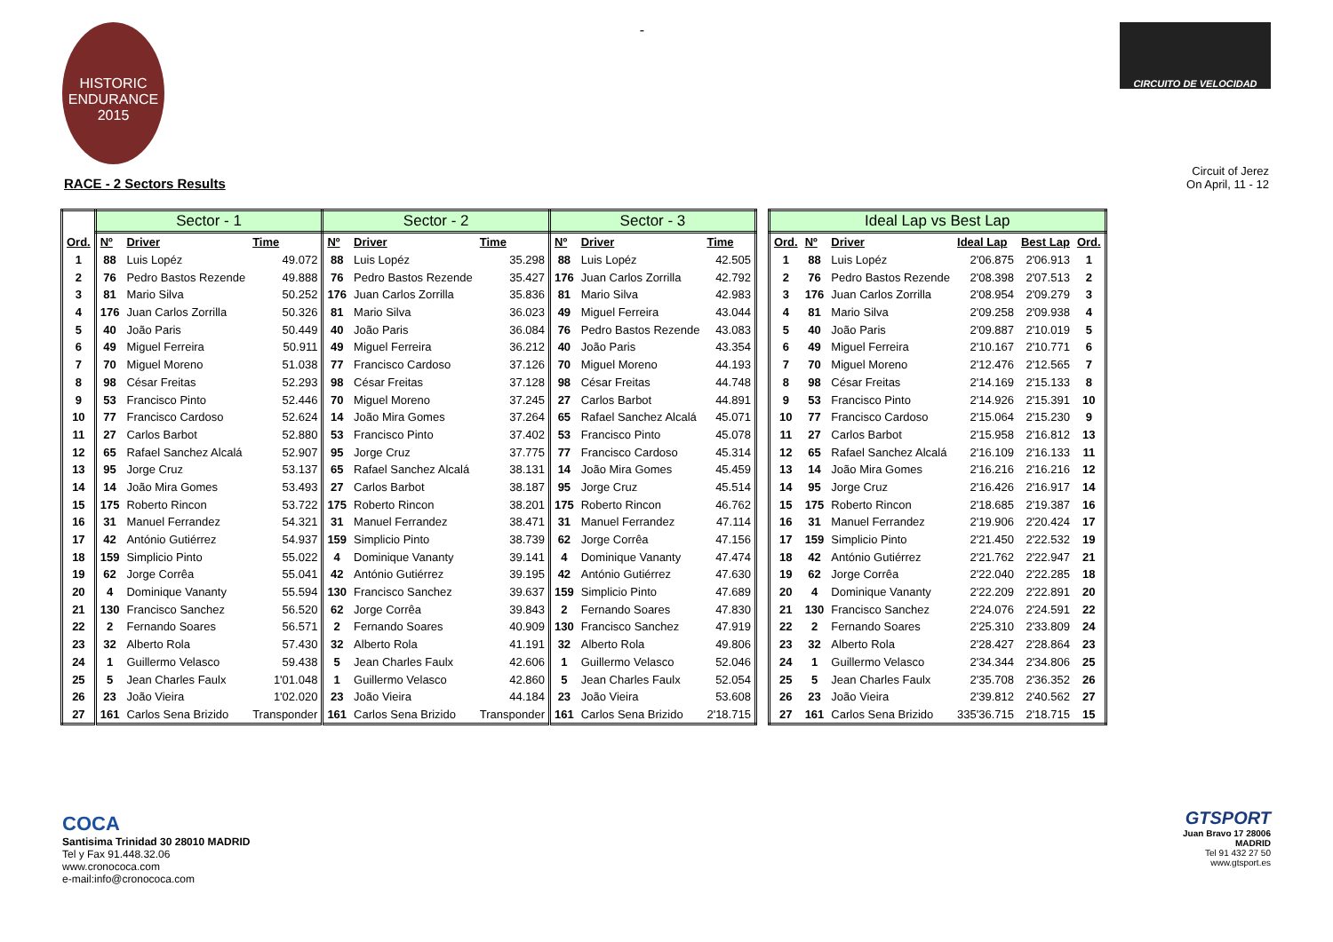HISTORIC
ENDURANCE
2015
-
CIRCUITO DE VELOCIDAD
RACE - 2 Sectors Results
Circuit of Jerez
On April, 11 - 12
| | Sector - 1 | | | Sector - 2 | | | Sector - 3 | | |
| --- | --- | --- | --- | --- | --- | --- | --- | --- | --- |
| Ord. | Nº | Driver | Time | Nº | Driver | Time | Nº | Driver | Time |
| 1 | 88 | Luis Lopéz | 49.072 | 88 | Luis Lopéz | 35.298 | 88 | Luis Lopéz | 42.505 |
| 2 | 76 | Pedro Bastos Rezende | 49.888 | 76 | Pedro Bastos Rezende | 35.427 | 176 | Juan Carlos Zorrilla | 42.792 |
| 3 | 81 | Mario Silva | 50.252 | 176 | Juan Carlos Zorrilla | 35.836 | 81 | Mario Silva | 42.983 |
| 4 | 176 | Juan Carlos Zorrilla | 50.326 | 81 | Mario Silva | 36.023 | 49 | Miguel Ferreira | 43.044 |
| 5 | 40 | João Paris | 50.449 | 40 | João Paris | 36.084 | 76 | Pedro Bastos Rezende | 43.083 |
| 6 | 49 | Miguel Ferreira | 50.911 | 49 | Miguel Ferreira | 36.212 | 40 | João Paris | 43.354 |
| 7 | 70 | Miguel Moreno | 51.038 | 77 | Francisco Cardoso | 37.126 | 70 | Miguel Moreno | 44.193 |
| 8 | 98 | César Freitas | 52.293 | 98 | César Freitas | 37.128 | 98 | César Freitas | 44.748 |
| 9 | 53 | Francisco Pinto | 52.446 | 70 | Miguel Moreno | 37.245 | 27 | Carlos Barbot | 44.891 |
| 10 | 77 | Francisco Cardoso | 52.624 | 14 | João Mira Gomes | 37.264 | 65 | Rafael Sanchez Alcalá | 45.071 |
| 11 | 27 | Carlos Barbot | 52.880 | 53 | Francisco Pinto | 37.402 | 53 | Francisco Pinto | 45.078 |
| 12 | 65 | Rafael Sanchez Alcalá | 52.907 | 95 | Jorge Cruz | 37.775 | 77 | Francisco Cardoso | 45.314 |
| 13 | 95 | Jorge Cruz | 53.137 | 65 | Rafael Sanchez Alcalá | 38.131 | 14 | João Mira Gomes | 45.459 |
| 14 | 14 | João Mira Gomes | 53.493 | 27 | Carlos Barbot | 38.187 | 95 | Jorge Cruz | 45.514 |
| 15 | 175 | Roberto Rincon | 53.722 | 175 | Roberto Rincon | 38.201 | 175 | Roberto Rincon | 46.762 |
| 16 | 31 | Manuel Ferrandez | 54.321 | 31 | Manuel Ferrandez | 38.471 | 31 | Manuel Ferrandez | 47.114 |
| 17 | 42 | António Gutiérrez | 54.937 | 159 | Simplicio Pinto | 38.739 | 62 | Jorge Corrêa | 47.156 |
| 18 | 159 | Simplicio Pinto | 55.022 | 4 | Dominique Vananty | 39.141 | 4 | Dominique Vananty | 47.474 |
| 19 | 62 | Jorge Corrêa | 55.041 | 42 | António Gutiérrez | 39.195 | 42 | António Gutiérrez | 47.630 |
| 20 | 4 | Dominique Vananty | 55.594 | 130 | Francisco Sanchez | 39.637 | 159 | Simplicio Pinto | 47.689 |
| 21 | 130 | Francisco Sanchez | 56.520 | 62 | Jorge Corrêa | 39.843 | 2 | Fernando Soares | 47.830 |
| 22 | 2 | Fernando Soares | 56.571 | 2 | Fernando Soares | 40.909 | 130 | Francisco Sanchez | 47.919 |
| 23 | 32 | Alberto Rola | 57.430 | 32 | Alberto Rola | 41.191 | 32 | Alberto Rola | 49.806 |
| 24 | 1 | Guillermo Velasco | 59.438 | 5 | Jean Charles Faulx | 42.606 | 1 | Guillermo Velasco | 52.046 |
| 25 | 5 | Jean Charles Faulx | 1'01.048 | 1 | Guillermo Velasco | 42.860 | 5 | Jean Charles Faulx | 52.054 |
| 26 | 23 | João Vieira | 1'02.020 | 23 | João Vieira | 44.184 | 23 | João Vieira | 53.608 |
| 27 | 161 | Carlos Sena Brizido | Transponder | 161 | Carlos Sena Brizido | Transponder | 161 | Carlos Sena Brizido | 2'18.715 |
| Ideal Lap vs Best Lap | | | | | |
| --- | --- | --- | --- | --- | --- |
| Ord. | Nº | Driver | Ideal Lap | Best Lap | Ord. |
| 1 | 88 | Luis Lopéz | 2'06.875 | 2'06.913 | 1 |
| 2 | 76 | Pedro Bastos Rezende | 2'08.398 | 2'07.513 | 2 |
| 3 | 176 | Juan Carlos Zorrilla | 2'08.954 | 2'09.279 | 3 |
| 4 | 81 | Mario Silva | 2'09.258 | 2'09.938 | 4 |
| 5 | 40 | João Paris | 2'09.887 | 2'10.019 | 5 |
| 6 | 49 | Miguel Ferreira | 2'10.167 | 2'10.771 | 6 |
| 7 | 70 | Miguel Moreno | 2'12.476 | 2'12.565 | 7 |
| 8 | 98 | César Freitas | 2'14.169 | 2'15.133 | 8 |
| 9 | 53 | Francisco Pinto | 2'14.926 | 2'15.391 | 10 |
| 10 | 77 | Francisco Cardoso | 2'15.064 | 2'15.230 | 9 |
| 11 | 27 | Carlos Barbot | 2'15.958 | 2'16.812 | 13 |
| 12 | 65 | Rafael Sanchez Alcalá | 2'16.109 | 2'16.133 | 11 |
| 13 | 14 | João Mira Gomes | 2'16.216 | 2'16.216 | 12 |
| 14 | 95 | Jorge Cruz | 2'16.426 | 2'16.917 | 14 |
| 15 | 175 | Roberto Rincon | 2'18.685 | 2'19.387 | 16 |
| 16 | 31 | Manuel Ferrandez | 2'19.906 | 2'20.424 | 17 |
| 17 | 159 | Simplicio Pinto | 2'21.450 | 2'22.532 | 19 |
| 18 | 42 | António Gutiérrez | 2'21.762 | 2'22.947 | 21 |
| 19 | 62 | Jorge Corrêa | 2'22.040 | 2'22.285 | 18 |
| 20 | 4 | Dominique Vananty | 2'22.209 | 2'22.891 | 20 |
| 21 | 130 | Francisco Sanchez | 2'24.076 | 2'24.591 | 22 |
| 22 | 2 | Fernando Soares | 2'25.310 | 2'33.809 | 24 |
| 23 | 32 | Alberto Rola | 2'28.427 | 2'28.864 | 23 |
| 24 | 1 | Guillermo Velasco | 2'34.344 | 2'34.806 | 25 |
| 25 | 5 | Jean Charles Faulx | 2'35.708 | 2'36.352 | 26 |
| 26 | 23 | João Vieira | 2'39.812 | 2'40.562 | 27 |
| 27 | 161 | Carlos Sena Brizido | 335'36.715 | 2'18.715 | 15 |
COCA
Santisima Trinidad 30 28010 MADRID
Tel y Fax 91.448.32.06
www.cronococa.com
e-mail:info@cronococa.com
GTSPORT
Juan Bravo 17 28006 MADRID
Tel 91 432 27 50
www.gtsport.es